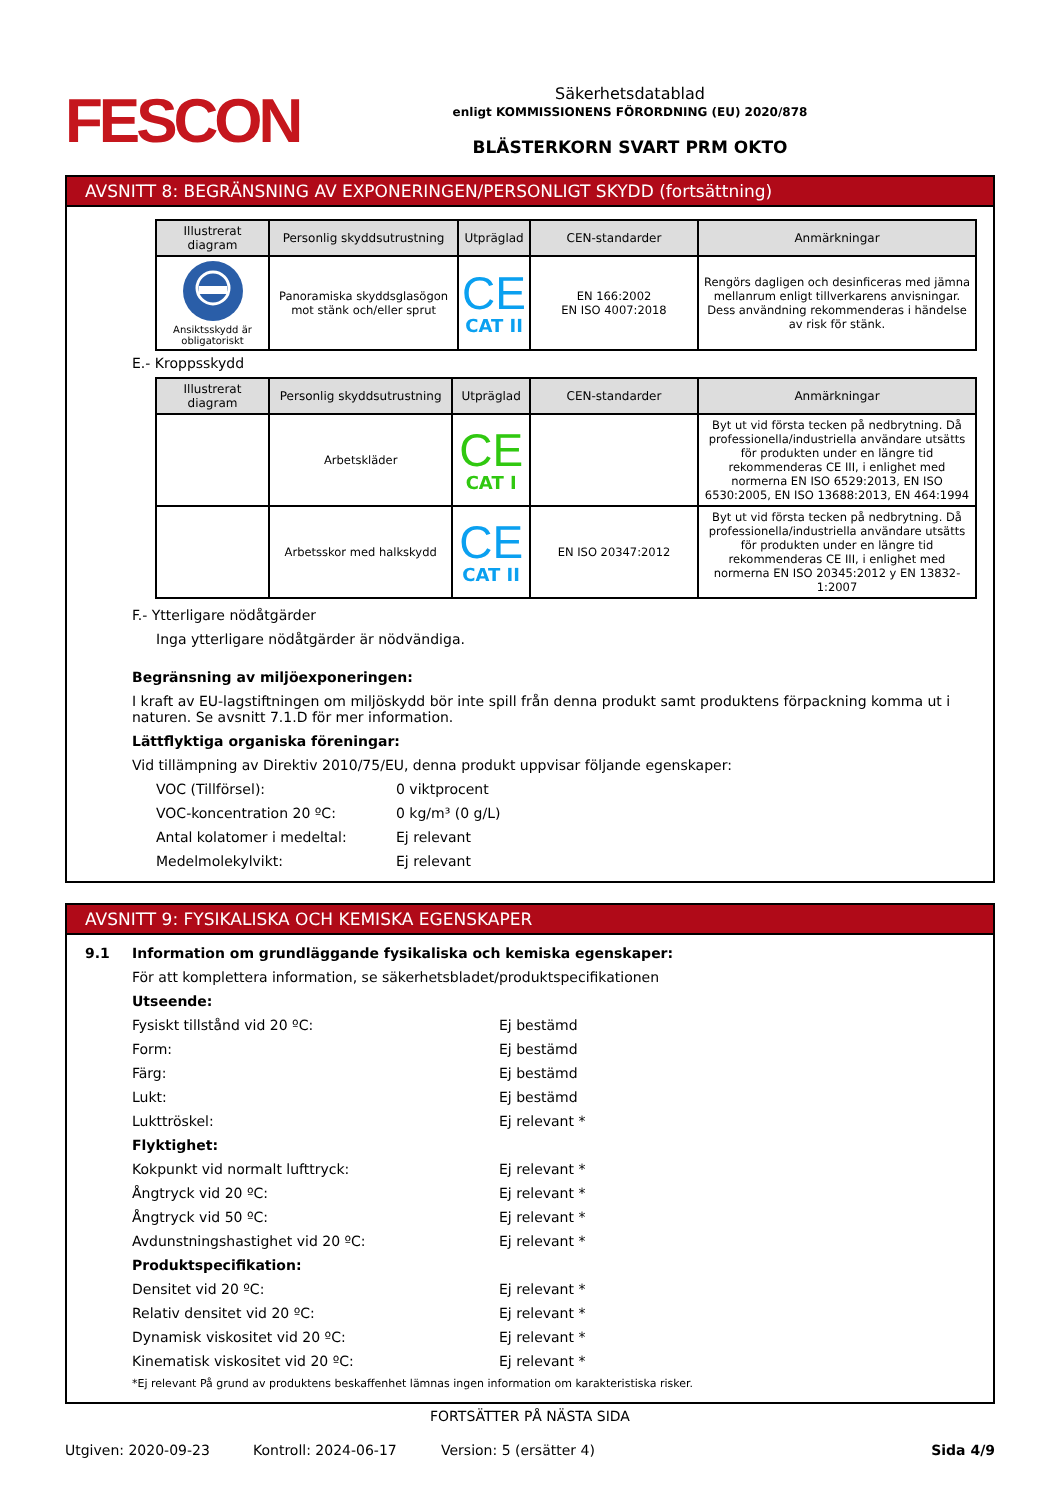FESCON
Säkerhetsdatablad
enligt KOMMISSIONENS FÖRORDNING (EU) 2020/878
BLÄSTERKORN SVART PRM OKTO
AVSNITT 8: BEGRÄNSNING AV EXPONERINGEN/PERSONLIGT SKYDD (fortsättning)
| Illustrerat diagram | Personlig skyddsutrustning | Utpräglad | CEN-standarder | Anmärkningar |
| --- | --- | --- | --- | --- |
| Ansiktsskydd är obligatoriskt | Panoramiska skyddsglasögon mot stänk och/eller sprut | CE CAT II | EN 166:2002 EN ISO 4007:2018 | Rengörs dagligen och desinficeras med jämna mellanrum enligt tillverkarens anvisningar. Dess användning rekommenderas i händelse av risk för stänk. |
E.- Kroppsskydd
| Illustrerat diagram | Personlig skyddsutrustning | Utpräglad | CEN-standarder | Anmärkningar |
| --- | --- | --- | --- | --- |
| | Arbetskläder | CE CAT I | | Byt ut vid första tecken på nedbrytning. Då professionella/industriella användare utsätts för produkten under en längre tid rekommenderas CE III, i enlighet med normerna EN ISO 6529:2013, EN ISO 6530:2005, EN ISO 13688:2013, EN 464:1994 |
| | Arbetsskor med halkskydd | CE CAT II | EN ISO 20347:2012 | Byt ut vid första tecken på nedbrytning. Då professionella/industriella användare utsätts för produkten under en längre tid rekommenderas CE III, i enlighet med normerna EN ISO 20345:2012 y EN 13832-1:2007 |
F.- Ytterligare nödåtgärder
Inga ytterligare nödåtgärder är nödvändiga.
Begränsning av miljöexponeringen:
I kraft av EU-lagstiftningen om miljöskydd bör inte spill från denna produkt samt produktens förpackning komma ut i naturen. Se avsnitt 7.1.D för mer information.
Lättflyktiga organiska föreningar:
Vid tillämpning av Direktiv 2010/75/EU, denna produkt uppvisar följande egenskaper:
VOC (Tillförsel): 0 viktprocent
VOC-koncentration 20 ºC: 0 kg/m³ (0 g/L)
Antal kolatomer i medeltal: Ej relevant
Medelmolekylvikt: Ej relevant
AVSNITT 9: FYSIKALISKA OCH KEMISKA EGENSKAPER
9.1 Information om grundläggande fysikaliska och kemiska egenskaper:
För att komplettera information, se säkerhetsbladet/produktspecifikationen
Utseende:
Fysiskt tillstånd vid 20 ºC: Ej bestämd
Form: Ej bestämd
Färg: Ej bestämd
Lukt: Ej bestämd
Lukttröskel: Ej relevant *
Flyktighet:
Kokpunkt vid normalt lufttryck: Ej relevant *
Ångtryck vid 20 ºC: Ej relevant *
Ångtryck vid 50 ºC: Ej relevant *
Avdunstningshastighet vid 20 ºC: Ej relevant *
Produktspecifikation:
Densitet vid 20 ºC: Ej relevant *
Relativ densitet vid 20 ºC: Ej relevant *
Dynamisk viskositet vid 20 ºC: Ej relevant *
Kinematisk viskositet vid 20 ºC: Ej relevant *
*Ej relevant På grund av produktens beskaffenhet lämnas ingen information om karakteristiska risker.
FORTSÄTTER PÅ NÄSTA SIDA
Utgiven: 2020-09-23 Kontroll: 2024-06-17 Version: 5 (ersätter 4) Sida 4/9